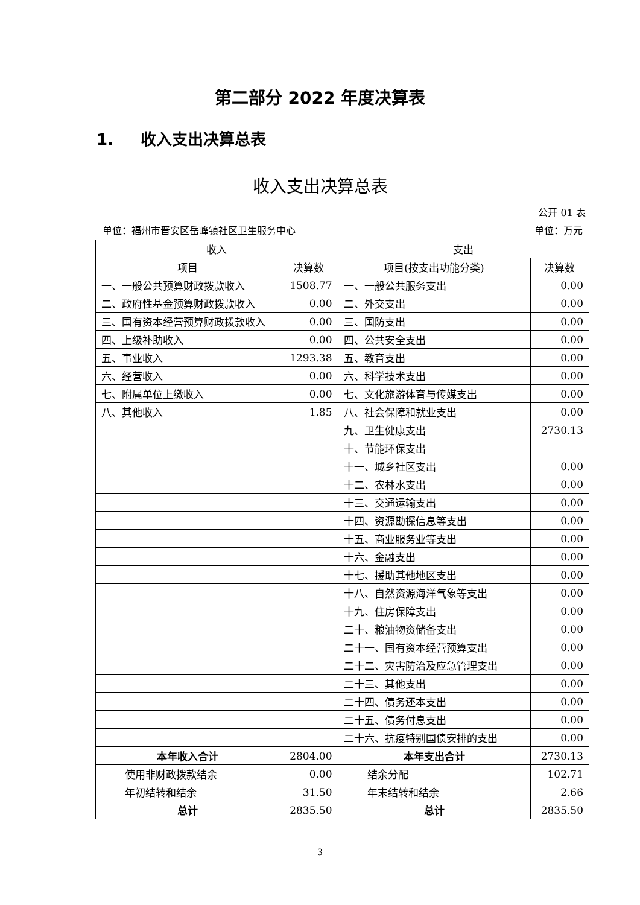第二部分 2022 年度决算表
1. 收入支出决算总表
收入支出决算总表
公开 01 表
单位：福州市晋安区岳峰镇社区卫生服务中心 单位：万元
| 收入 | | 支出 | |
| --- | --- | --- | --- |
| 项目 | 决算数 | 项目(按支出功能分类) | 决算数 |
| 一、一般公共预算财政拨款收入 | 1508.77 | 一、一般公共服务支出 | 0.00 |
| 二、政府性基金预算财政拨款收入 | 0.00 | 二、外交支出 | 0.00 |
| 三、国有资本经营预算财政拨款收入 | 0.00 | 三、国防支出 | 0.00 |
| 四、上级补助收入 | 0.00 | 四、公共安全支出 | 0.00 |
| 五、事业收入 | 1293.38 | 五、教育支出 | 0.00 |
| 六、经营收入 | 0.00 | 六、科学技术支出 | 0.00 |
| 七、附属单位上缴收入 | 0.00 | 七、文化旅游体育与传媒支出 | 0.00 |
| 八、其他收入 | 1.85 | 八、社会保障和就业支出 | 0.00 |
| | | 九、卫生健康支出 | 2730.13 |
| | | 十、节能环保支出 | |
| | | 十一、城乡社区支出 | 0.00 |
| | | 十二、农林水支出 | 0.00 |
| | | 十三、交通运输支出 | 0.00 |
| | | 十四、资源勘探信息等支出 | 0.00 |
| | | 十五、商业服务业等支出 | 0.00 |
| | | 十六、金融支出 | 0.00 |
| | | 十七、援助其他地区支出 | 0.00 |
| | | 十八、自然资源海洋气象等支出 | 0.00 |
| | | 十九、住房保障支出 | 0.00 |
| | | 二十、粮油物资储备支出 | 0.00 |
| | | 二十一、国有资本经营预算支出 | 0.00 |
| | | 二十二、灾害防治及应急管理支出 | 0.00 |
| | | 二十三、其他支出 | 0.00 |
| | | 二十四、债务还本支出 | 0.00 |
| | | 二十五、债务付息支出 | 0.00 |
| | | 二十六、抗疫特别国债安排的支出 | 0.00 |
| 本年收入合计 | 2804.00 | 本年支出合计 | 2730.13 |
| 使用非财政拨款结余 | 0.00 | 结余分配 | 102.71 |
| 年初结转和结余 | 31.50 | 年末结转和结余 | 2.66 |
| 总计 | 2835.50 | 总计 | 2835.50 |
3